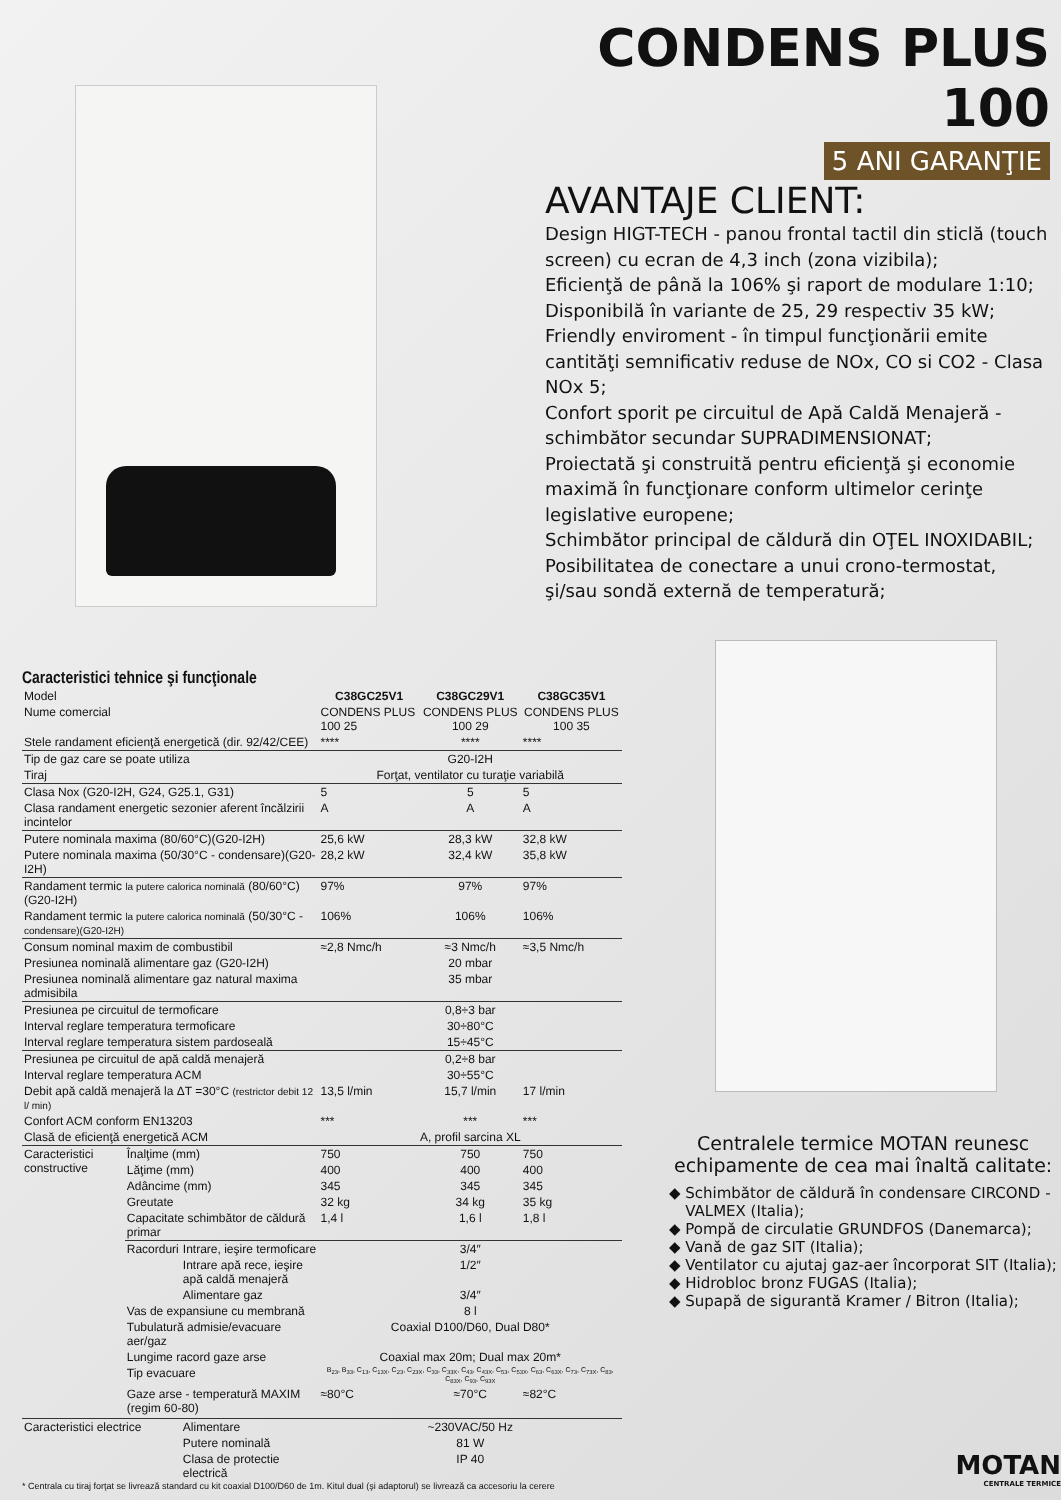CONDENS PLUS 100
5 ANI GARANŢIE
AVANTAJE CLIENT:
Design HIGT-TECH - panou frontal tactil din sticlă (touch screen) cu ecran de 4,3 inch (zona vizibila);
Eficienţă de până la 106% şi raport de modulare 1:10;
Disponibilă în variante de 25, 29 respectiv 35 kW;
Friendly enviroment - în timpul funcţionării emite cantităţi semnificativ reduse de NOx, CO si CO2 - Clasa NOx 5;
Confort sporit pe circuitul de Apă Caldă Menajeră - schimbător secundar SUPRADIMENSIONAT;
Proiectată şi construită pentru eficienţă şi economie maximă în funcţionare conform ultimelor cerinţe legislative europene;
Schimbător principal de căldură din OŢEL INOXIDABIL;
Posibilitatea de conectare a unui crono-termostat, şi/sau sondă externă de temperatură;
Caracteristici tehnice şi funcţionale
| Model | | | C38GC25V1 | C38GC29V1 | C38GC35V1 |
| Nume comercial | | | CONDENS PLUS 100 25 | CONDENS PLUS 100 29 | CONDENS PLUS 100 35 |
| Stele randament eficienţă energetică (dir. 92/42/CEE) | | | **** | **** | **** |
| Tip de gaz care se poate utiliza | | | G20-I2H | | |
| Tiraj | | | Forţat, ventilator cu turaţie variabilă | | |
| Clasa Nox (G20-I2H, G24, G25.1, G31) | | | 5 | 5 | 5 |
| Clasa randament energetic sezonier aferent încălzirii incintelor | | | A | A | A |
| Putere nominala maxima (80/60°C)(G20-I2H) | | | 25,6 kW | 28,3 kW | 32,8 kW |
| Putere nominala maxima (50/30°C - condensare)(G20-I2H) | | | 28,2 kW | 32,4 kW | 35,8 kW |
| Randament termic la putere calorica nominală (80/60°C)(G20-I2H) | | | 97% | 97% | 97% |
| Randament termic la putere calorica nominală (50/30°C - condensare)(G20-I2H) | | | 106% | 106% | 106% |
| Consum nominal maxim de combustibil | | | ≈2,8 Nmc/h | ≈3 Nmc/h | ≈3,5 Nmc/h |
| Presiunea nominală alimentare gaz (G20-I2H) | | | 20 mbar | | |
| Presiunea nominală alimentare gaz natural maxima admisibila | | | 35 mbar | | |
| Presiunea pe circuitul de termoficare | | | 0,8÷3 bar | | |
| Interval reglare temperatura termoficare | | | 30÷80°C | | |
| Interval reglare temperatura sistem pardoseală | | | 15÷45°C | | |
| Presiunea pe circuitul de apă caldă menajeră | | | 0,2÷8 bar | | |
| Interval reglare temperatura ACM | | | 30÷55°C | | |
| Debit apă caldă menajeră la ΔT =30°C (restrictor debit 12 l/ min) | | | 13,5 l/min | 15,7 l/min | 17 l/min |
| Confort ACM conform EN13203 | | | *** | *** | *** |
| Clasă de eficienţă energetică ACM | | | A, profil sarcina XL | | |
| Caracteristici constructive | Înalţime (mm) | | 750 | 750 | 750 |
| | Lăţime (mm) | | 400 | 400 | 400 |
| | Adâncime (mm) | | 345 | 345 | 345 |
| | Greutate | | 32 kg | 34 kg | 35 kg |
| | Capacitate schimbător de căldură primar | | 1,4 l | 1,6 l | 1,8 l |
| | Racorduri | Intrare, ieşire termoficare | 3/4″ | | |
| | | Intrare apă rece, ieşire apă caldă menajeră | 1/2″ | | |
| | | Alimentare gaz | 3/4″ | | |
| | Vas de expansiune cu membrană | | 8 l | | |
| | Tubulatură admisie/evacuare aer/gaz | | Coaxial D100/D60, Dual D80* | | |
| | Lungime racord gaze arse | | Coaxial max 20m; Dual max 20m* | | |
| | Tip evacuare | | B<sub>23</sub>, B<sub>33</sub>, C<sub>13</sub>, C<sub>13X</sub>, C<sub>23</sub>, C<sub>23X</sub>, C<sub>33</sub>, C<sub>33X</sub>, C<sub>43</sub>, C<sub>43X</sub>, C<sub>53</sub>, C<sub>53X</sub>, C<sub>63</sub>, C<sub>63X</sub>, C<sub>73</sub>, C<sub>73X</sub>, C<sub>83</sub>, C<sub>83X</sub>, C<sub>93</sub>, C<sub>93X</sub> | | |
| | Gaze arse - temperatură MAXIM (regim 60-80) | | ≈80°C | ≈70°C | ≈82°C |
| Caracteristici electrice | | Alimentare | ~230VAC/50 Hz | | |
| | | Putere nominală | 81 W | | |
| | | Clasa de protectie electrică | IP 40 | | |
* Centrala cu tiraj forţat se livrează standard cu kit coaxial D100/D60 de 1m. Kitul dual (şi adaptorul) se livrează ca accesoriu la cerere
Centralele termice MOTAN reunesc echipamente de cea mai înaltă calitate:
Schimbător de căldură în condensare CIRCOND - VALMEX (Italia);
Pompă de circulatie GRUNDFOS (Danemarca);
Vană de gaz SIT (Italia);
Ventilator cu ajutaj gaz-aer încorporat SIT (Italia);
Hidrobloc bronz FUGAS (Italia);
Supapă de sigurantă Kramer / Bitron (Italia);
MOTAN
CENTRALE TERMICE